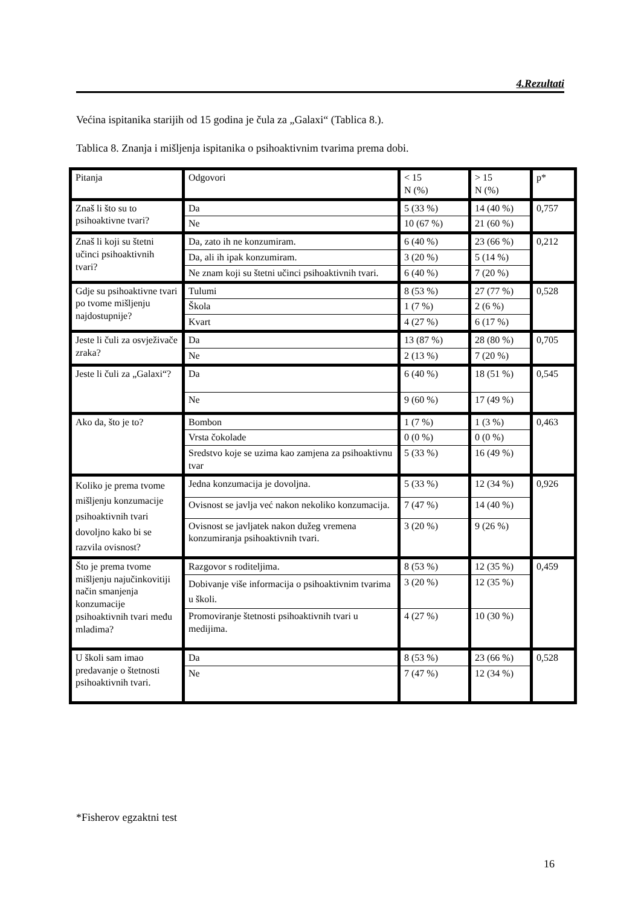4.Rezultati
Većina ispitanika starijih od 15 godina je čula za „Galaxi“ (Tablica 8.).
Tablica 8. Znanja i mišljenja ispitanika o psihoaktivnim tvarima prema dobi.
| Pitanja | Odgovori | < 15 N (%) | > 15 N (%) | p* |
| Znaš li što su to psihoaktivne tvari? | Da | 5 (33 %) | 14 (40 %) | 0,757 |
| | Ne | 10 (67 %) | 21 (60 %) | |
| Znaš li koji su štetni učinci psihoaktivnih tvari? | Da, zato ih ne konzumiram. | 6 (40 %) | 23 (66 %) | 0,212 |
| | Da, ali ih ipak konzumiram. | 3 (20 %) | 5 (14 %) | |
| | Ne znam koji su štetni učinci psihoaktivnih tvari. | 6 (40 %) | 7 (20 %) | |
| Gdje su psihoaktivne tvari po tvome mišljenju najdostupnije? | Tulumi | 8 (53 %) | 27 (77 %) | 0,528 |
| | Škola | 1 (7 %) | 2 (6 %) | |
| | Kvart | 4 (27 %) | 6 (17 %) | |
| Jeste li čuli za osvježivače zraka? | Da | 13 (87 %) | 28 (80 %) | 0,705 |
| | Ne | 2 (13 %) | 7 (20 %) | |
| Jeste li čuli za „Galaxi“? | Da | 6 (40 %) | 18 (51 %) | 0,545 |
| | Ne | 9 (60 %) | 17 (49 %) | |
| Ako da, što je to? | Bombon | 1 (7 %) | 1 (3 %) | 0,463 |
| | Vrsta čokolade | 0 (0 %) | 0 (0 %) | |
| | Sredstvo koje se uzima kao zamjena za psihoaktivnu tvar | 5 (33 %) | 16 (49 %) | |
| Koliko je prema tvome mišljenju konzumacije psihoaktivnih tvari dovoljno kako bi se razvila ovisnost? | Jedna konzumacija je dovoljna. | 5 (33 %) | 12 (34 %) | 0,926 |
| | Ovisnost se javlja već nakon nekoliko konzumacija. | 7 (47 %) | 14 (40 %) | |
| | Ovisnost se javljatek nakon dužeg vremena konzumiranja psihoaktivnih tvari. | 3 (20 %) | 9 (26 %) | |
| Što je prema tvome mišljenju najučinkovitiji način smanjenja konzumacije psihoaktivnih tvari među mladima? | Razgovor s roditeljima. | 8 (53 %) | 12 (35 %) | 0,459 |
| | Dobivanje više informacija o psihoaktivnim tvarima u školi. | 3 (20 %) | 12 (35 %) | |
| | Promoviranje štetnosti psihoaktivnih tvari u medijima. | 4 (27 %) | 10 (30 %) | |
| U školi sam imao predavanje o štetnosti psihoaktivnih tvari. | Da | 8 (53 %) | 23 (66 %) | 0,528 |
| | Ne | 7 (47 %) | 12 (34 %) | |
*Fisherov egzaktni test
16